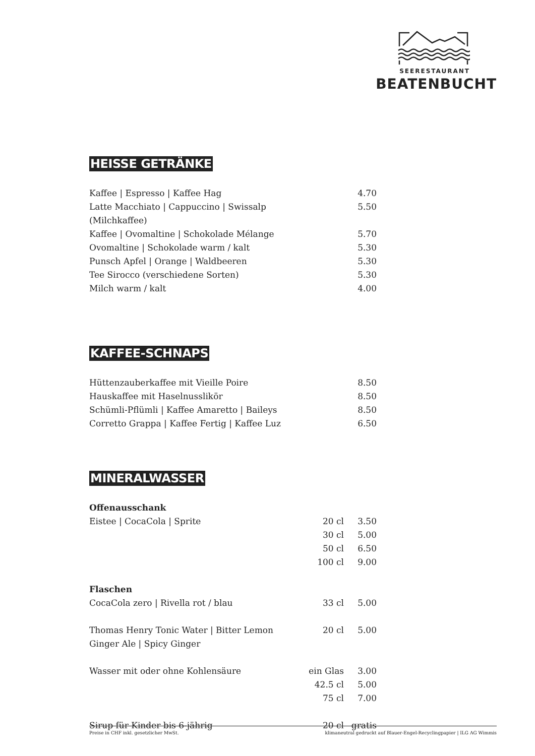SEERESTAURANT
BEATENBUCHT
HEISSE GETRÄNKE
| Kaffee / Espresso / Kaffee Hag | | 4.70 |
| Latte Macchiato / Cappuccino / Swissalp (Milchkaffee) | | 5.50 |
| Kaffee / Ovomaltine / Schokolade Mélange | | 5.70 |
| Ovomaltine / Schokolade warm / kalt | | 5.30 |
| Punsch Apfel / Orange / Waldbeeren | | 5.30 |
| Tee Sirocco (verschiedene Sorten) | | 5.30 |
| Milch warm / kalt | | 4.00 |
KAFFEE-SCHNAPS
| Hüttenzauberkaffee mit Vieille Poire | | 8.50 |
| Hauskaffee mit Haselnusslikör | | 8.50 |
| Schümli-Pflümli / Kaffee Amaretto / Baileys | | 8.50 |
| Corretto Grappa / Kaffee Fertig / Kaffee Luz | | 6.50 |
MINERALWASSER
| Offenausschank | | |
| Eistee / CocaCola / Sprite | 20 cl | 3.50 |
| | 30 cl | 5.00 |
| | 50 cl | 6.50 |
| | 100 cl | 9.00 |
| Flaschen | | |
| CocaCola zero / Rivella rot / blau | 33 cl | 5.00 |
| Thomas Henry Tonic Water / Bitter Lemon | 20 cl | 5.00 |
| Ginger Ale / Spicy Ginger | | |
| Wasser mit oder ohne Kohlensäure | ein Glas | 3.00 |
| | 42.5 cl | 5.00 |
| | 75 cl | 7.00 |
| Sirup für Kinder bis 6-jährig | 20 cl | gratis |
Preise in CHF inkl. gesetzlicher MwSt. klimaneutral gedruckt auf Blauer-Engel-Recyclingpapier | ILG AG Wimmis